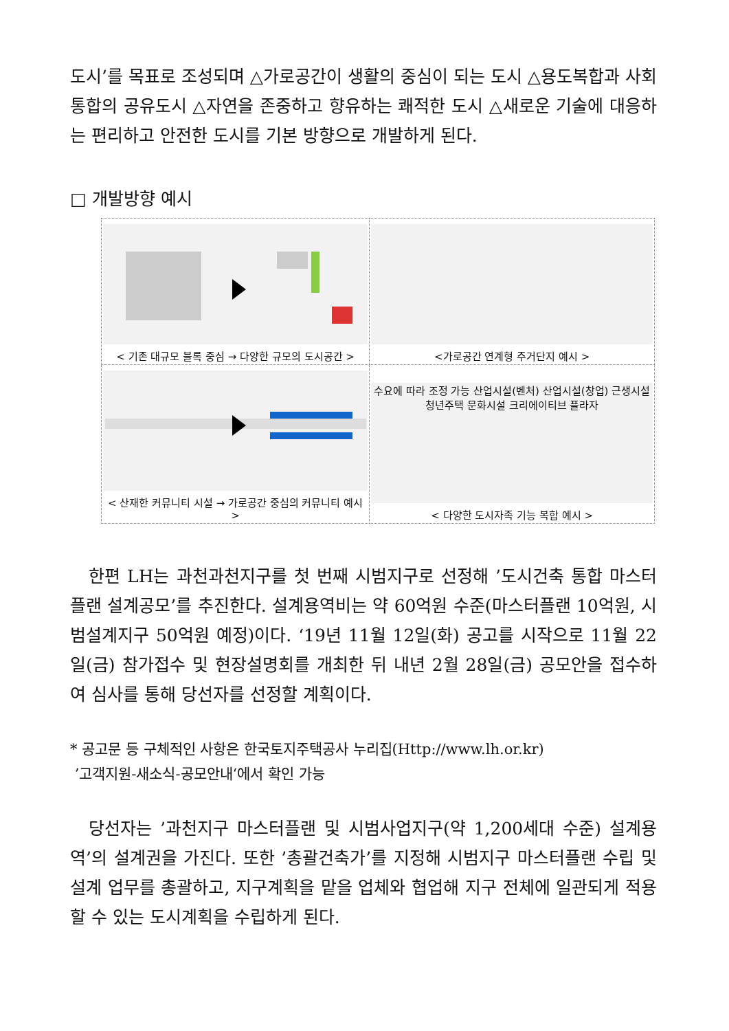도시’를 목표로 조성되며 △가로공간이 생활의 중심이 되는 도시 △용도복합과 사회통합의 공유도시 △자연을 존중하고 향유하는 쾌적한 도시 △새로운 기술에 대응하는 편리하고 안전한 도시를 기본 방향으로 개발하게 된다.
□ 개발방향 예시
| < 기존 대규모 블록 중심 → 다양한 규모의 도시공간 > | <가로공간 연계형 주거단지 예시 > |
| < 산재한 커뮤니티 시설 → 가로공간 중심의 커뮤니티 예시 > | 수요에 따라 조정 가능 산업시설(벤처) 산업시설(창업) 근생시설 청년주택 문화시설 크리에이티브 플라자 < 다양한 도시자족 기능 복합 예시 > |
한편 LH는 과천과천지구를 첫 번째 시범지구로 선정해 ’도시건축 통합 마스터플랜 설계공모’를 추진한다. 설계용역비는 약 60억원 수준(마스터플랜 10억원, 시범설계지구 50억원 예정)이다. ‘19년 11월 12일(화) 공고를 시작으로 11월 22일(금) 참가접수 및 현장설명회를 개최한 뒤 내년 2월 28일(금) 공모안을 접수하여 심사를 통해 당선자를 선정할 계획이다.
* 공고문 등 구체적인 사항은 한국토지주택공사 누리집(Http://www.lh.or.kr)
’고객지원-새소식-공모안내‘에서 확인 가능
당선자는 ’과천지구 마스터플랜 및 시범사업지구(약 1,200세대 수준) 설계용역’의 설계권을 가진다. 또한 ’총괄건축가’를 지정해 시범지구 마스터플랜 수립 및 설계 업무를 총괄하고, 지구계획을 맡을 업체와 협업해 지구 전체에 일관되게 적용할 수 있는 도시계획을 수립하게 된다.